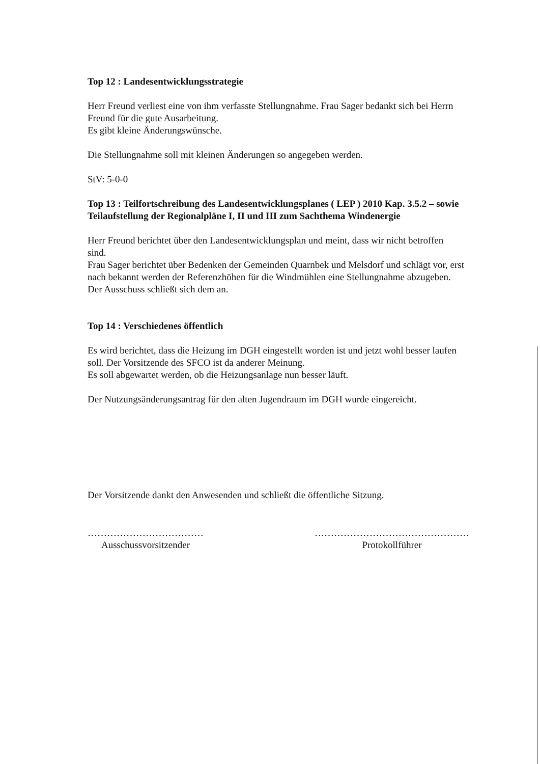Top 12 : Landesentwicklungsstrategie
Herr Freund verliest eine von ihm verfasste Stellungnahme. Frau Sager bedankt sich bei Herrn Freund für die gute Ausarbeitung.
Es gibt kleine Änderungswünsche.
Die Stellungnahme soll mit kleinen Änderungen so angegeben werden.
StV: 5-0-0
Top 13 : Teilfortschreibung des Landesentwicklungsplanes ( LEP ) 2010 Kap. 3.5.2 – sowie Teilaufstellung der Regionalpläne I, II und III zum Sachthema Windenergie
Herr Freund berichtet über den Landesentwicklungsplan und meint, dass wir nicht betroffen sind.
Frau Sager berichtet über Bedenken der Gemeinden Quarnbek und Melsdorf und schlägt vor, erst nach bekannt werden der Referenzhöhen für die Windmühlen eine Stellungnahme abzugeben.
Der Ausschuss schließt sich dem an.
Top 14 : Verschiedenes öffentlich
Es wird berichtet, dass die Heizung im DGH eingestellt worden ist und jetzt wohl besser laufen soll. Der Vorsitzende des SFCO ist da anderer Meinung.
Es soll abgewartet werden, ob die Heizungsanlage nun besser läuft.
Der Nutzungsänderungsantrag für den alten Jugendraum im DGH wurde eingereicht.
Der Vorsitzende dankt den Anwesenden und schließt die öffentliche Sitzung.
………………………………
Ausschussvorsitzender
…………………………………………
Protokollführer